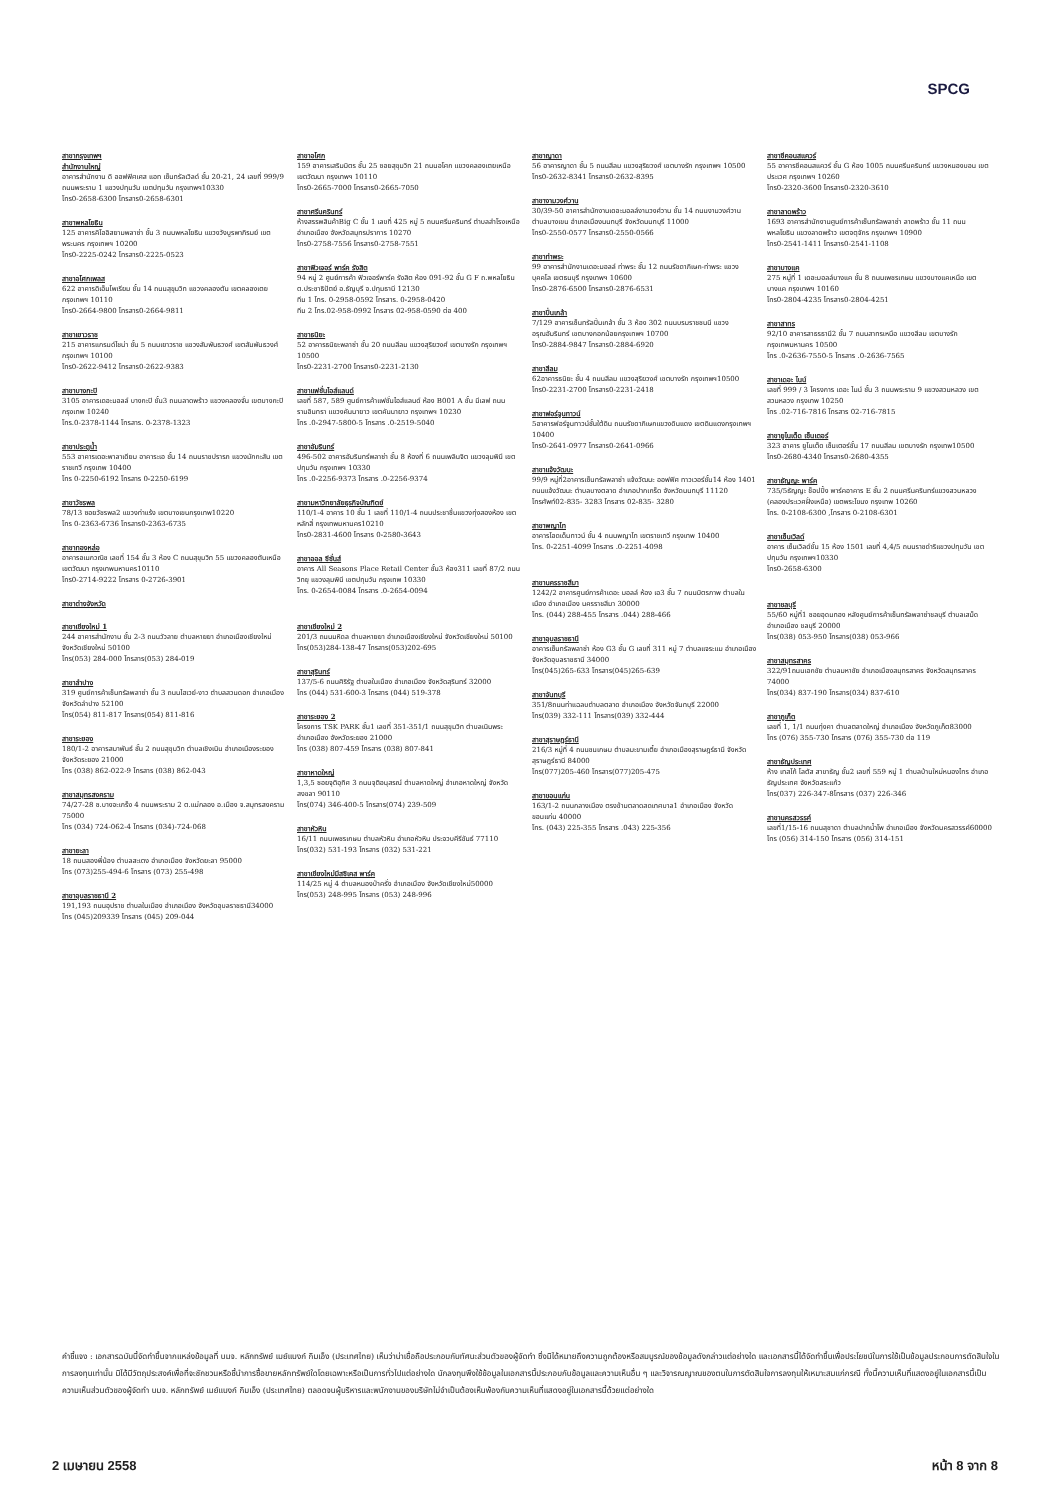SPCG
สาขากรุงเทพฯ
สำนักงานใหญ่
อาคารสำนักงาน ดิ ออฟฟิศเศส แอท เซ็นทรัลเวิลด์ ชั้น 20-21, 24 เลขที่ 999/9 ถนนพระราม 1 แขวงปทุมวัน เขตปทุมวัน กรุงเทพฯ10330
โทร0-2658-6300 โทรสาร0-2658-6301
สาขาพหลโยธิน
125 อาคารคิโออิสยามพลาซ่า ชั้น 3 ถนนพหลโยธิน แขวงวังบูรพาภิรมย์ เขตพระนคร กรุงเทพฯ 10200
โทร0-2225-0242 โทรสาร0-2225-0523
สาขาอโศกเพลส
622 อาคารดิเอ็มโพเรียม ชั้น 14 ถนนสุขุมวิท แขวงคลองตัน เขตคลองเตย กรุงเทพฯ 10110
โทร0-2664-9800 โทรสาร0-2664-9811
สาขาเยาวราช
215 อาคารแกรนด์ไชน่า ชั้น 5 ถนนเยาวราช แขวงสัมพันธวงศ์ เขตสัมพันธวงศ์ กรุงเทพฯ 10100
โทร0-2622-9412 โทรสาร0-2622-9383
สาขาบางกะปิ
3105 อาคารเดอะมอลล์ บางกะปิ ชั้น3 ถนนลาดพร้าว แขวงคลองจั่น เขตบางกะปิ กรุงเทพ 10240
โทร.0-2378-1144 โทรสาร. 0-2378-1323
สาขาประตูน้ำ
553 อาคารเดอะพาลาเดียม อาคาระเอ ชั้น 14 ถนนราชปรารภ แขวงมักกะสัน เขตราชเทวี กรุงเทพ 10400
โทร 0-2250-6192 โทรสาร 0-2250-6199
สาขาวัชรพล
78/13 ซอยวัชรพล2 แขวงท่าแร้ง เขตบางเขนกรุงเทพ10220
โทร 0-2363-6736 โทรสาร0-2363-6735
สาขาทองหล่อ
อาคารอเนกวณิช เลขที่ 154 ชั้น 3 ห้อง C ถนนสุขุมวิท 55 แขวงคลองตันเหนือ เขตวัฒนา กรุงเทพมหานคร10110
โทร0-2714-9222 โทรสาร 0-2726-3901
สาขาต่างจังหวัด
สาขาเชียงใหม่ 1
244 อาคารสำนักงาน ชั้น 2-3 ถนนวัวลาย ตำบลหายยา อำเภอเมืองเชียงใหม่ จังหวัดเชียงใหม่ 50100
โทร(053) 284-000 โทรสาร(053) 284-019
สาขาลำปาง
319 ศูนย์การค้าเซ็นทรัลพลาซ่า ชั้น 3 ถนนไฮเวย์-งาว ตำบลสวนดอก อำเภอเมืองจังหวัดลำปาง 52100
โทร(054) 811-817 โทรสาร(054) 811-816
สาขาระยอง
180/1-2 อาคารสมาพันธ์ ชั้น 2 ถนนสุขุมวิท ตำบลเชิงเนิน อำเภอเมืองระยอง จังหวัดระยอง 21000
โทร (038) 862-022-9 โทรสาร (038) 862-043
สาขาสมุทรสงคราม
74/27-28 ซ.บางจะเกร็ง 4 ถนนพระราม 2 ต.แม่กลอง อ.เมือง จ.สมุทรสงคราม 75000
โทร (034) 724-062-4 โทรสาร (034)-724-068
สาขายะลา
18 ถนนสองพี่น้อง ตำบลสะเตง อำเภอเมือง จังหวัดยะลา 95000
โทร (073)255-494-6 โทรสาร (073) 255-498
สาขาอุบลราชธานี 2
191,193 ถนนอุปราช ตำบลในเมือง อำเภอเมือง จังหวัดอุบลราชธานี34000
โทร (045)209339 โทรสาร (045) 209-044
สาขาอโศก
159 อาคารเสริมมิตร ชั้น 25 ซอยสุขุมวิท 21 ถนนอโศก แขวงคลองเตยเหนือ เขตวัฒนา กรุงเทพฯ 10110
โทร0-2665-7000 โทรสาร0-2665-7050
สาขาศรีนครินทร์
ห้างสรรพสินค้าBig C ชั้น 1 เลขที่ 425 หมู่ 5 ถนนศรีนครินทร์ ตำบลสำโรงเหนือ อำเภอเมือง จังหวัดสมุทรปราการ 10270
โทร0-2758-7556 โทรสาร0-2758-7551
สาขาฟิวเจอร์ พาร์ค รังสิต
94 หมู่ 2 ศูนย์การค้า ฟิวเจอร์พาร์ค รังสิต ห้อง 091-92 ชั้น G F ถ.พหลโยธิน ต.ประชาธิปัตย์ อ.ธัญบุรี จ.ปทุมธานี 12130
ทีม 1 โทร. 0-2958-0592 โทรสาร. 0-2958-0420
ทีม 2 โทร.02-958-0992 โทรสาร 02-958-0590 ต่อ 400
สาขาธนิยะ
52 อาคารธนิยะพลาซ่า ชั้น 20 ถนนสีลม แขวงสุริยวงศ์ เขตบางรัก กรุงเทพฯ 10500
โทร0-2231-2700 โทรสาร0-2231-2130
สาขาแฟชั่นไอส์แลนด์
เลขที่ 587, 589 ศูนย์การค้าแฟชั่นไอส์แลนด์ ห้อง B001 A ชั้น มีเลฟ ถนนรามอินทรา แขวงคันนายาว เขตคันนายาว กรุงเทพฯ 10230
โทร .0-2947-5800-5 โทรสาร .0-2519-5040
สาขาอัมรินทร์
496-502 อาคารอัมรินทร์พลาซ่า ชั้น 8 ห้องที่ 6 ถนนเพลินจิต แขวงลุมพินี เขตปทุมวัน กรุงเทพฯ 10330
โทร .0-2256-9373 โทรสาร .0-2256-9374
สาขามหาวิทยาลัยธุรกิจบัณฑิตย์
110/1-4 อาคาร 10 ชั้น 1 เลขที่ 110/1-4 ถนนประชาชื่นแขวงทุ่งสองห้อง เขตหลักสี่ กรุงเทพมหานคร10210
โทร0-2831-4600 โทรสาร 0-2580-3643
สาขาออล ซีซั่นส์
อาคาร All Seasons Place Retail Center ชั้น3 ห้อง311 เลขที่ 87/2 ถนนวิทยุ แขวงลุมพินี เขตปทุมวัน กรุงเทพ 10330
โทร. 0-2654-0084 โทรสาร .0-2654-0094
สาขาเชียงใหม่ 2
201/3 ถนนมหิดล ตำบลหายยา อำเภอเมืองเชียงใหม่ จังหวัดเชียงใหม่ 50100
โทร(053)284-138-47 โทรสาร(053)202-695
สาขาสุรินทร์
137/5-6 ถนนศิริรัฐ ตำบลในเมือง อำเภอเมือง จังหวัดสุรินทร์ 32000
โทร (044) 531-600-3 โทรสาร (044) 519-378
สาขาระยอง 2
โครงการ TSK PARK ชั้น1 เลขที่ 351-351/1 ถนนสุขุมวิท ตำบลเนินพระ อำเภอเมือง จังหวัดระยอง 21000
โทร (038) 807-459 โทรสาร (038) 807-841
สาขาหาดใหญ่
1,3,5 ซอยจุติอุทิศ 3 ถนนจุติอนุสรณ์ ตำบลหาดใหญ่ อำเภอหาดใหญ่ จังหวัดสงขลา 90110
โทร(074) 346-400-5 โทรสาร(074) 239-509
สาขาหัวหิน
16/11 ถนนเพชรเกษม ตำบลหัวหิน อำเภอหัวหิน ประจวบคีรีขันธ์ 77110
โทร(032) 531-193 โทรสาร (032) 531-221
สาขาเชียงใหม่มีสซิเคส พาร์ค
114/25 หมู่ 4 ตำบลหนองป่าครั่ง อำเภอเมือง จังหวัดเชียงใหม่50000
โทร(053) 248-995 โทรสาร (053) 248-996
สาขาญาดา
56 อาคารญาดา ชั้น 5 ถนนสีลม แขวงสุริยวงศ์ เขตบางรัก กรุงเทพฯ 10500
โทร0-2632-8341 โทรสาร0-2632-8395
สาขางามวงศ์วาน
30/39-50 อาคารสำนักงานเดอะมอลล์งามวงศ์วาน ชั้น 14 ถนนงามวงศ์วาน ตำบลบางเขน อำเภอเมืองนนทบุรี จังหวัดนนทบุรี 11000
โทร0-2550-0577 โทรสาร0-2550-0566
สาขาท่าพระ
99 อาคารสำนักงานเดอะมอลล์ ท่าพระ ชั้น 12 ถนนรัชดาภิเษก-ท่าพระ แขวงบุคคโล เขตธนบุรี กรุงเทพฯ 10600
โทร0-2876-6500 โทรสาร0-2876-6531
สาขาปิ่นเกล้า
7/129 อาคารเซ็นทรัลปิ่นเกล้า ชั้น 3 ห้อง 302 ถนนบรมราชชนนี แขวงอรุณอัมรินทร์ เขตบางกอกน้อยกรุงเทพฯ 10700
โทร0-2884-9847 โทรสาร0-2884-6920
สาขาสีลม
62อาคารธนิยะ ชั้น 4 ถนนสีลม แขวงสุริยวงศ์ เขตบางรัก กรุงเทพฯ10500
โทร0-2231-2700 โทรสาร0-2231-2418
สาขาฟอร์จูนทาวน์
5อาคารฟอร์จูนทาวน์ชั้นใต้ดิน ถนนรัชดาภิเษกแขวงดินแดง เขตดินแดงกรุงเทพฯ 10400
โทร0-2641-0977 โทรสาร0-2641-0966
สาขาแจ้งวัฒนะ
99/9 หมู่ที่2อาคารเซ็นทรัลพลาซ่า แจ้งวัฒนะ ออฟฟิศ ทาวเวอร์ชั้น14 ห้อง 1401 ถนนแจ้งวัฒนะ ตำบลบางตลาด อำเภอปากเกร็ด จังหวัดนนทบุรี 11120
โทรศัพท์02-835- 3283 โทรสาร 02-835- 3280
สาขาพญาไท
อาคารไอดเด็นทาวน์ ชั้น 4 ถนนพญาไท เขตราชเทวี กรุงเทพ 10400
โทร. 0-2251-4099 โทรสาร .0-2251-4098
สาขานครราชสีมา
1242/2 อาคารศูนย์การค้าเดอะ มอลล์ ห้อง เอ3 ชั้น 7 ถนนมิตรภาพ ตำบลในเมือง อำเภอเมือง นครราชสีมา 30000
โทร. (044) 288-455 โทรสาร .044) 288-466
สาขาอุบลราชธานี
อาคารเซ็นทรัลพลาซ่า ห้อง G3 ชั้น G เลขที่ 311 หมู่ 7 ตำบลแจระแม อำเภอเมือง จังหวัดอุบลราชธานี 34000
โทร(045)265-633 โทรสาร(045)265-639
สาขาจันทบุรี
351/8ถนนท่าแฉลบตำบลตลาด อำเภอเมือง จังหวัดจันทบุรี 22000
โทร(039) 332-111 โทรสาร(039) 332-444
สาขาสุราษฎร์ธานี
216/3 หมู่ที่ 4 ถนนชนเกษม ตำบลมะขามเตี้ย อำเภอเมืองสุราษฎร์ธานี จังหวัดสุราษฎร์ธานี 84000
โทร(077)205-460 โทรสาร(077)205-475
สาขาขอนแก่น
163/1-2 ถนนกลางเมือง ตรงข้ามตลาดสดเทศบาล1 อำเภอเมือง จังหวัด ขอนแก่น 40000
โทร. (043) 225-355 โทรสาร .043) 225-356
สาขาซีคอนสแควร์
55 อาคารซีคอนสแควร์ ชั้น G ห้อง 1005 ถนนศรีนครินทร์ แขวงหนองบอน เขตประเวศ กรุงเทพฯ 10260
โทร0-2320-3600 โทรสาร0-2320-3610
สาขาลาดพร้าว
1693 อาคารสำนักงานศูนย์การค้าเซ็นทรัลพลาซ่า ลาดพร้าว ชั้น 11 ถนนพหลโยธิน แขวงลาดพร้าว เขตจตุจักร กรุงเทพฯ 10900
โทร0-2541-1411 โทรสาร0-2541-1108
สาขาบางแค
275 หมู่ที่ 1 เดอะมอลล์บางแค ชั้น 8 ถนนเพชรเกษม แขวงบางแคเหนือ เขตบางแค กรุงเทพฯ 10160
โทร0-2804-4235 โทรสาร0-2804-4251
สาขาสาทร
92/10 อาคารสาธรธานี2 ชั้น 7 ถนนสาทรเหนือ แขวงสีลม เขตบางรัก กรุงเทพมหานคร 10500
โทร .0-2636-7550-5 โทรสาร .0-2636-7565
สาขาเดอะ ไนน์
เลขที่ 999 / 3 โครงการ เดอะ ไนน์ ชั้น 3 ถนนพระราม 9 แขวงสวนหลวง เขตสวนหลวง กรุงเทพ 10250
โทร .02-716-7816 โทรสาร 02-716-7815
สาขายูไนเต็ด เซ็นเตอร์
323 อาคาร ยูไนเต็ด เซ็นเตอร์ชั้น 17 ถนนสีลม เขตบางรัก กรุงเทพ10500
โทร0-2680-4340 โทรสาร0-2680-4355
สาขาธัญญะ พาร์ค
735/5ธัญญะ ช็อปปิ้ง พาร์คอาคาร E ชั้น 2 ถนนศรีนครินทร์แขวงสวนหลวง (คลองประเวศฝั่งเหนือ) เขตพระโขนง กรุงเทพ 10260
โทร. 0-2108-6300 ,โทรสาร 0-2108-6301
สาขาเซ็นเวิลด์
อาคาร เซ็นเวิลด์ชั้น 15 ห้อง 1501 เลขที่ 4,4/5 ถนนราชดำริแขวงปทุมวัน เขตปทุมวัน กรุงเทพฯ10330
โทร0-2658-6300
สาขาชลบุรี
55/60 หมู่ที่1 ซอยอุดมทอง หลังศูนย์การค้าเซ็นทรัลพลาซ่าชลบุรี ตำบลเสม็ด อำเภอเมือง ชลบุรี 20000
โทร(038) 053-950 โทรสาร(038) 053-966
สาขาสมุทรสาคร
322/91ถนนเอกชัย ตำบลมหาชัย อำเภอเมืองสมุทรสาคร จังหวัดสมุทรสาคร 74000
โทร(034) 837-190 โทรสาร(034) 837-610
สาขาภูเก็ต
เลขที่ 1, 1/1 ถนนทุ่งคา ตำบลตลาดใหญ่ อำเภอเมือง จังหวัดภูเก็ต83000
โทร (076) 355-730 โทรสาร (076) 355-730 ต่อ 119
สาขาธัญประเทศ
ห้าง เทสโก้ โลตัส สาขาธัญ ชั้น2 เลขที่ 559 หมู่ 1 ตำบลบ้านใหม่หนองไทร อำเภอธัญประเทศ จังหวัดสระแก้ว
โทร(037) 226-347-8โทรสาร (037) 226-346
สาขานครสวรรค์
เลขที่1/15-16 ถนนสุชาดา ตำบลปากน้ำโพ อำเภอเมือง จังหวัดนครสวรรค์60000
โทร (056) 314-150 โทรสาร (056) 314-151
คำชี้แจง : เอกสารฉบับนี้จัดทำขึ้นจากแหล่งข้อมูลที่ บมจ. หลักทรัพย์ เมย์แบงก์ กิมเอ็ง (ประเทศไทย) เห็นว่าน่าเชื่อถือประกอบกับทัศนะส่วนตัวของผู้จัดทำ ซึ่งมิได้หมายถึงความถูกต้องหรือสมบูรณ์ของข้อมูลดังกล่าวแต่อย่างใด และเอกสารนี้ได้จัดทำขึ้นเพื่อประโยชน์ในการใช้เป็นข้อมูลประกอบการตัดสินใจในการลงทุนเท่านั้น มิได้มีวัตถุประสงค์เพื่อที่จะชักชวนหรือชี้นำการซื้อขายหลักทรัพย์ใดโดยเฉพาะหรือเป็นการทั่วไปแต่อย่างใด นักลงทุนพึงใช้ข้อมูลในเอกสารนี้ประกอบกับข้อมูลและความเห็นอื่น ๆ และวิจารณญาณของตนในการตัดสินใจการลงทุนให้เหมาะสมแก่กรณี ทั้งนี้ความเห็นที่แสดงอยู่ในเอกสารนี้เป็นความเห็นส่วนตัวของผู้จัดทำ บมจ. หลักทรัพย์ เมย์แบงก์ กิมเอ็ง (ประเทศไทย) ตลอดจนผู้บริหารและพนักงานของบริษัทไม่จำเป็นต้องเห็นพ้องกับความเห็นที่แสดงอยู่ในเอกสารนี้ด้วยแต่อย่างใด
2 เมษายน 2558 หน้า 8 จาก 8